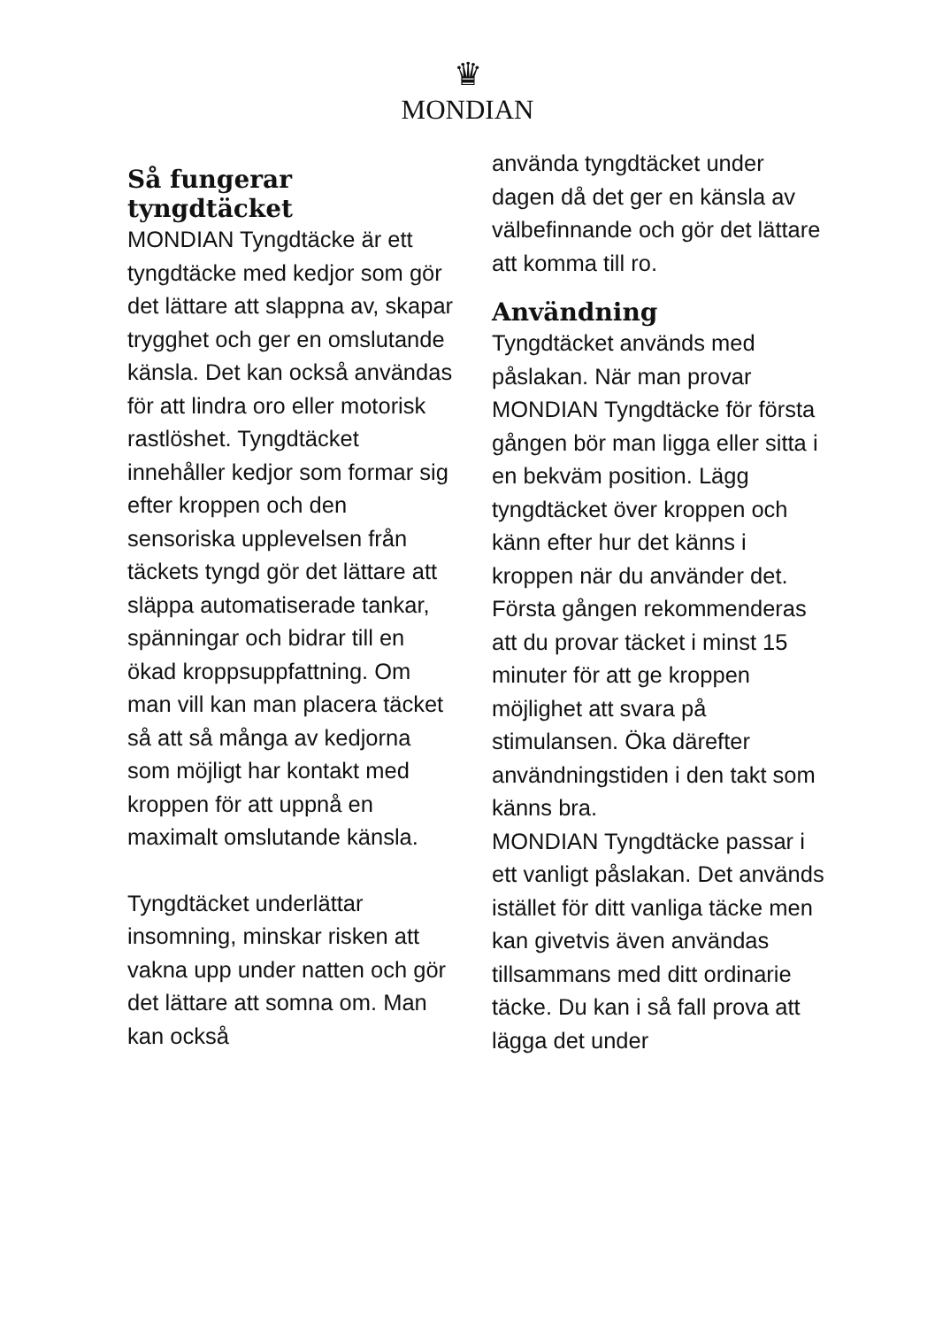♛
MONDIAN
Så fungerar tyngdtäcket
MONDIAN Tyngdtäcke är ett tyngdtäcke med kedjor som gör det lättare att slappna av, skapar trygghet och ger en omslutande känsla. Det kan också användas för att lindra oro eller motorisk rastlöshet. Tyngdtäcket innehåller kedjor som formar sig efter kroppen och den sensoriska upplevelsen från täckets tyngd gör det lättare att släppa automatiserade tankar, spänningar och bidrar till en ökad kroppsuppfattning. Om man vill kan man placera täcket så att så många av kedjorna som möjligt har kontakt med kroppen för att uppnå en maximalt omslutande känsla.
Tyngdtäcket underlättar insomning, minskar risken att vakna upp under natten och gör det lättare att somna om. Man kan också
använda tyngdtäcket under dagen då det ger en känsla av välbefinnande och gör det lättare att komma till ro.
Användning
Tyngdtäcket används med påslakan. När man provar MONDIAN Tyngdtäcke för första gången bör man ligga eller sitta i en bekväm position. Lägg tyngdtäcket över kroppen och känn efter hur det känns i kroppen när du använder det. Första gången rekommenderas att du provar täcket i minst 15 minuter för att ge kroppen möjlighet att svara på stimulansen. Öka därefter användningstiden i den takt som känns bra.
MONDIAN Tyngdtäcke passar i ett vanligt påslakan. Det används istället för ditt vanliga täcke men kan givetvis även användas tillsammans med ditt ordinarie täcke. Du kan i så fall prova att lägga det under